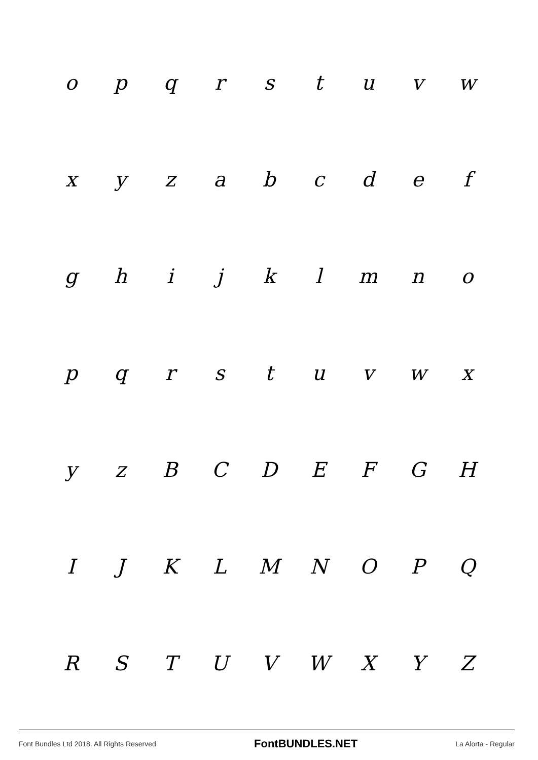opqrstuvw
xyzabcdef
ghijklmno
pqrstuvwx
yzBCDEFGH
IJKLMNOPQ
RSTUVWXYZ
Font Bundles Ltd 2018. All Rights Reserved FontBUNDLES.NET La Alorta - Regular